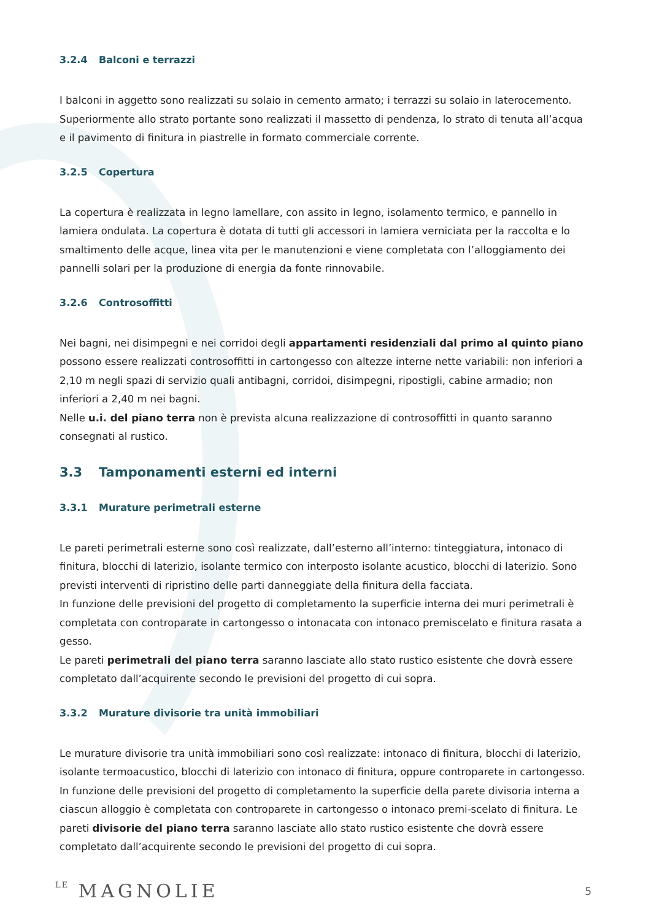3.2.4 Balconi e terrazzi
I balconi in aggetto sono realizzati su solaio in cemento armato; i terrazzi su solaio in laterocemento. Superiormente allo strato portante sono realizzati il massetto di pendenza, lo strato di tenuta all’acqua e il pavimento di finitura in piastrelle in formato commerciale corrente.
3.2.5 Copertura
La copertura è realizzata in legno lamellare, con assito in legno, isolamento termico, e pannello in lamiera ondulata. La copertura è dotata di tutti gli accessori in lamiera verniciata per la raccolta e lo smaltimento delle acque, linea vita per le manutenzioni e viene completata con l’alloggiamento dei pannelli solari per la produzione di energia da fonte rinnovabile.
3.2.6 Controsoffitti
Nei bagni, nei disimpegni e nei corridoi degli appartamenti residenziali dal primo al quinto piano possono essere realizzati controsoffitti in cartongesso con altezze interne nette variabili: non inferiori a 2,10 m negli spazi di servizio quali antibagni, corridoi, disimpegni, ripostigli, cabine armadio; non inferiori a 2,40 m nei bagni.
Nelle u.i. del piano terra non è prevista alcuna realizzazione di controsoffitti in quanto saranno consegnati al rustico.
3.3 Tamponamenti esterni ed interni
3.3.1 Murature perimetrali esterne
Le pareti perimetrali esterne sono così realizzate, dall’esterno all’interno: tinteggiatura, intonaco di finitura, blocchi di laterizio, isolante termico con interposto isolante acustico, blocchi di laterizio. Sono previsti interventi di ripristino delle parti danneggiate della finitura della facciata.
In funzione delle previsioni del progetto di completamento la superficie interna dei muri perimetrali è completata con controparate in cartongesso o intonacata con intonaco premiscelato e finitura rasata a gesso.
Le pareti perimetrali del piano terra saranno lasciate allo stato rustico esistente che dovrà essere completato dall’acquirente secondo le previsioni del progetto di cui sopra.
3.3.2 Murature divisorie tra unità immobiliari
Le murature divisorie tra unità immobiliari sono così realizzate: intonaco di finitura, blocchi di laterizio, isolante termoacustico, blocchi di laterizio con intonaco di finitura, oppure controparete in cartongesso. In funzione delle previsioni del progetto di completamento la superficie della parete divisoria interna a ciascun alloggio è completata con controparete in cartongesso o intonaco premi-scelato di finitura. Le pareti divisorie del piano terra saranno lasciate allo stato rustico esistente che dovrà essere completato dall’acquirente secondo le previsioni del progetto di cui sopra.
LE MAGNOLIE
5